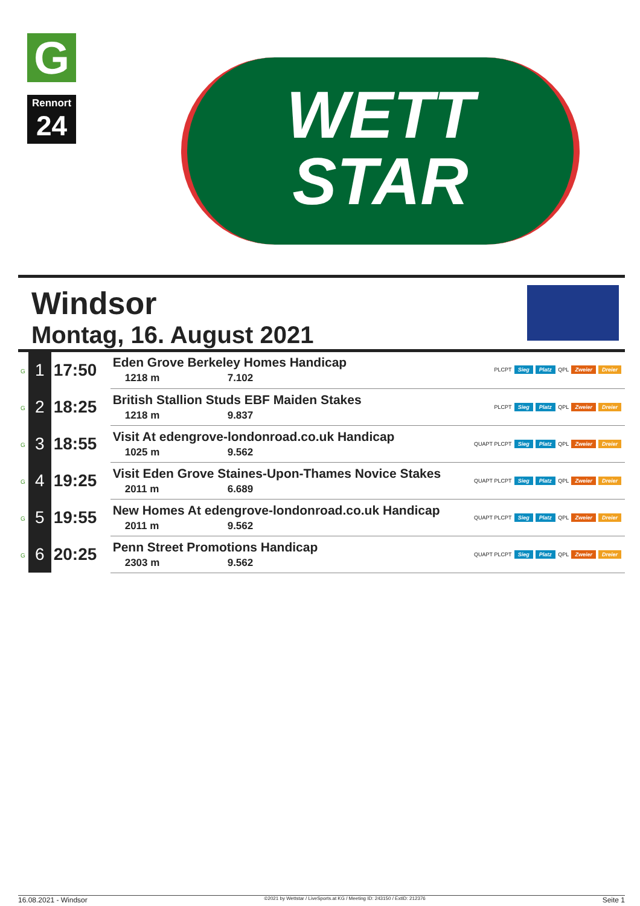G
Rennort
24
WETT
STAR
Windsor
Montag, 16. August 2021
| G | 1 | 17:50 | Eden Grove Berkeley Homes Handicap 1218 m 7.102 | PLCPT Sieg Platz QPL Zweier Dreier |
| G | 2 | 18:25 | British Stallion Studs EBF Maiden Stakes 1218 m 9.837 | PLCPT Sieg Platz QPL Zweier Dreier |
| G | 3 | 18:55 | Visit At edengrove-londonroad.co.uk Handicap 1025 m 9.562 | QUAPT PLCPT Sieg Platz QPL Zweier Dreier |
| G | 4 | 19:25 | Visit Eden Grove Staines-Upon-Thames Novice Stakes 2011 m 6.689 | QUAPT PLCPT Sieg Platz QPL Zweier Dreier |
| G | 5 | 19:55 | New Homes At edengrove-londonroad.co.uk Handicap 2011 m 9.562 | QUAPT PLCPT Sieg Platz QPL Zweier Dreier |
| G | 6 | 20:25 | Penn Street Promotions Handicap 2303 m 9.562 | QUAPT PLCPT Sieg Platz QPL Zweier Dreier |
16.08.2021 - Windsor ©2021 by Wettstar / LiveSports.at KG / Meeting ID: 243150 / ExtID: 212376 Seite 1